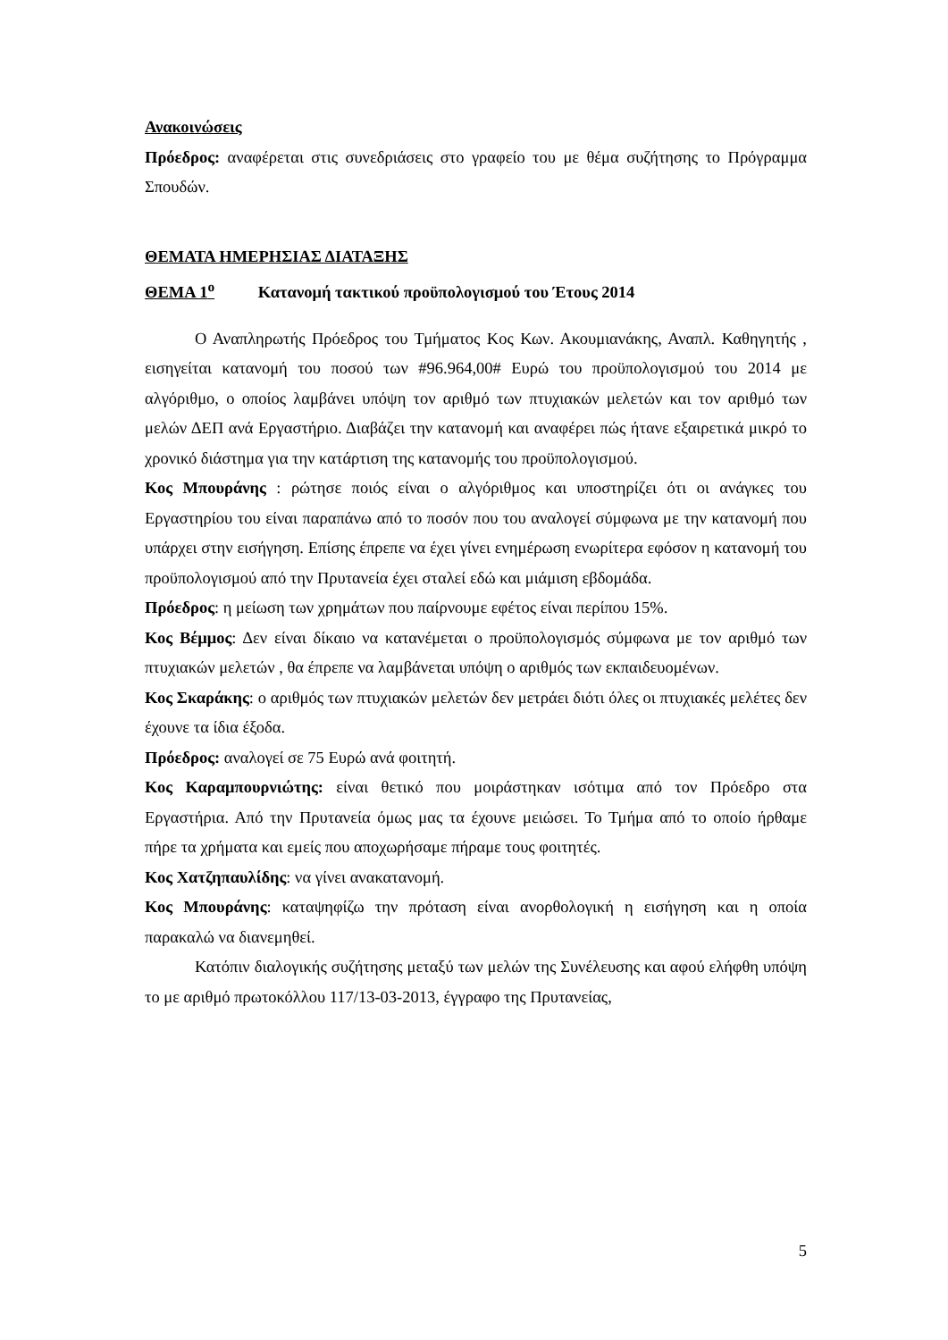Ανακοινώσεις
Πρόεδρος: αναφέρεται στις συνεδριάσεις στο γραφείο του με θέμα συζήτησης το Πρόγραμμα Σπουδών.
ΘΕΜΑΤΑ ΗΜΕΡΗΣΙΑΣ ΔΙΑΤΑΞΗΣ
ΘΕΜΑ 1<sup>ο</sup> Κατανομή τακτικού προϋπολογισμού του Έτους 2014
Ο Αναπληρωτής Πρόεδρος του Τμήματος Κος Κων. Ακουμιανάκης, Αναπλ. Καθηγητής , εισηγείται κατανομή του ποσού των #96.964,00# Ευρώ του προϋπολογισμού του 2014 με αλγόριθμο, ο οποίος λαμβάνει υπόψη τον αριθμό των πτυχιακών μελετών και τον αριθμό των μελών ΔΕΠ ανά Εργαστήριο. Διαβάζει την κατανομή και αναφέρει πώς ήτανε εξαιρετικά μικρό το χρονικό διάστημα για την κατάρτιση της κατανομής του προϋπολογισμού.
Κος Μπουράνης : ρώτησε ποιός είναι ο αλγόριθμος και υποστηρίζει ότι οι ανάγκες του Εργαστηρίου του είναι παραπάνω από το ποσόν που του αναλογεί σύμφωνα με την κατανομή που υπάρχει στην εισήγηση. Επίσης έπρεπε να έχει γίνει ενημέρωση ενωρίτερα εφόσον η κατανομή του προϋπολογισμού από την Πρυτανεία έχει σταλεί εδώ και μιάμιση εβδομάδα.
Πρόεδρος: η μείωση των χρημάτων που παίρνουμε εφέτος είναι περίπου 15%.
Κος Βέμμος: Δεν είναι δίκαιο να κατανέμεται ο προϋπολογισμός σύμφωνα με τον αριθμό των πτυχιακών μελετών , θα έπρεπε να λαμβάνεται υπόψη ο αριθμός των εκπαιδευομένων.
Κος Σκαράκης: ο αριθμός των πτυχιακών μελετών δεν μετράει διότι όλες οι πτυχιακές μελέτες δεν έχουνε τα ίδια έξοδα.
Πρόεδρος: αναλογεί σε 75 Ευρώ ανά φοιτητή.
Κος Καραμπουρνιώτης: είναι θετικό που μοιράστηκαν ισότιμα από τον Πρόεδρο στα Εργαστήρια. Από την Πρυτανεία όμως μας τα έχουνε μειώσει. Το Τμήμα από το οποίο ήρθαμε πήρε τα χρήματα και εμείς που αποχωρήσαμε πήραμε τους φοιτητές.
Κος Χατζηπαυλίδης: να γίνει ανακατανομή.
Κος Μπουράνης: καταψηφίζω την πρόταση είναι ανορθολογική η εισήγηση και η οποία παρακαλώ να διανεμηθεί.
Κατόπιν διαλογικής συζήτησης μεταξύ των μελών της Συνέλευσης και αφού ελήφθη υπόψη το με αριθμό πρωτοκόλλου 117/13-03-2013, έγγραφο της Πρυτανείας,
5